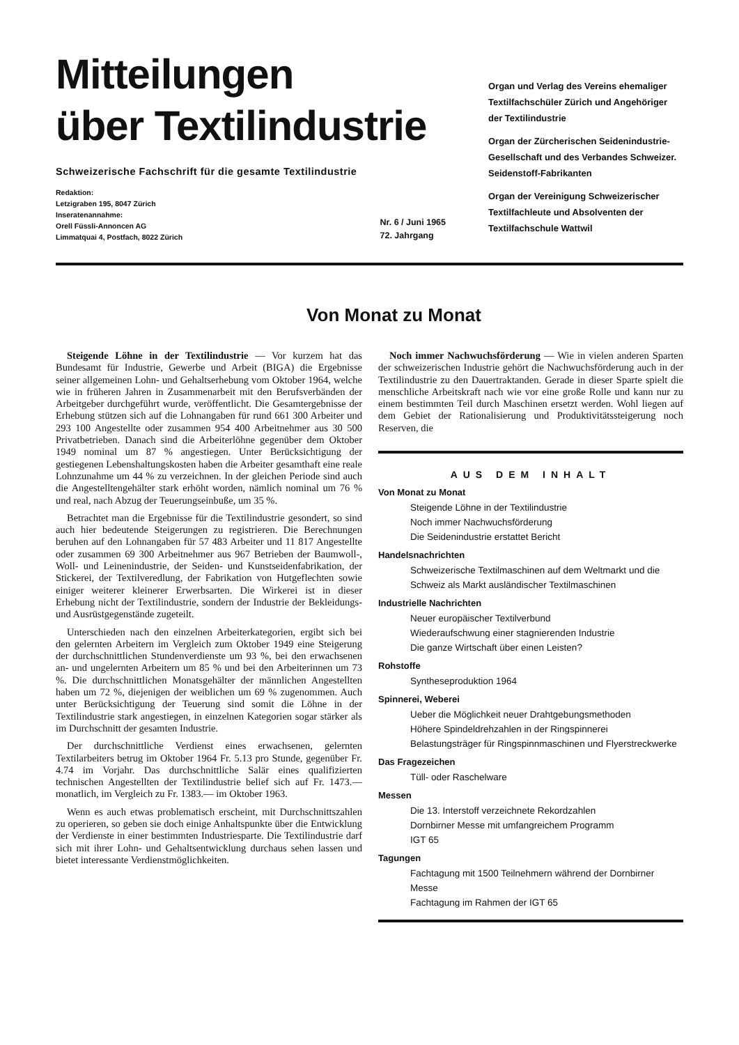Mitteilungen
über Textilindustrie
Schweizerische Fachschrift für die gesamte Textilindustrie
Redaktion:
Letzigraben 195, 8047 Zürich
Inseratenannahme:
Orell Füssli-Annoncen AG
Limmatquai 4, Postfach, 8022 Zürich
Nr. 6 / Juni 1965
72. Jahrgang
Organ und Verlag des Vereins ehemaliger Textilfachschüler Zürich und Angehöriger der Textilindustrie
Organ der Zürcherischen Seidenindustrie-Gesellschaft und des Verbandes Schweizer. Seidenstoff-Fabrikanten
Organ der Vereinigung Schweizerischer Textilfachleute und Absolventen der Textilfachschule Wattwil
Von Monat zu Monat
Steigende Löhne in der Textilindustrie — Vor kurzem hat das Bundesamt für Industrie, Gewerbe und Arbeit (BIGA) die Ergebnisse seiner allgemeinen Lohn- und Gehaltserhebung vom Oktober 1964, welche wie in früheren Jahren in Zusammenarbeit mit den Berufsverbänden der Arbeitgeber durchgeführt wurde, veröffentlicht. Die Gesamtergebnisse der Erhebung stützen sich auf die Lohnangaben für rund 661 300 Arbeiter und 293 100 Angestellte oder zusammen 954 400 Arbeitnehmer aus 30 500 Privatbetrieben. Danach sind die Arbeiterlöhne gegenüber dem Oktober 1949 nominal um 87 % angestiegen. Unter Berücksichtigung der gestiegenen Lebenshaltungskosten haben die Arbeiter gesamthaft eine reale Lohnzunahme um 44 % zu verzeichnen. In der gleichen Periode sind auch die Angestelltengehälter stark erhöht worden, nämlich nominal um 76 % und real, nach Abzug der Teuerungseinbuße, um 35 %.
Betrachtet man die Ergebnisse für die Textilindustrie gesondert, so sind auch hier bedeutende Steigerungen zu registrieren. Die Berechnungen beruhen auf den Lohnangaben für 57 483 Arbeiter und 11 817 Angestellte oder zusammen 69 300 Arbeitnehmer aus 967 Betrieben der Baumwoll-, Woll- und Leinenindustrie, der Seiden- und Kunstseidenfabrikation, der Stickerei, der Textilveredlung, der Fabrikation von Hutgeflechten sowie einiger weiterer kleinerer Erwerbsarten. Die Wirkerei ist in dieser Erhebung nicht der Textilindustrie, sondern der Industrie der Bekleidungs- und Ausrüstgegenstände zugeteilt.
Unterschieden nach den einzelnen Arbeiterkategorien, ergibt sich bei den gelernten Arbeitern im Vergleich zum Oktober 1949 eine Steigerung der durchschnittlichen Stundenverdienste um 93 %, bei den erwachsenen an- und ungelernten Arbeitern um 85 % und bei den Arbeiterinnen um 73 %. Die durchschnittlichen Monatsgehälter der männlichen Angestellten haben um 72 %, diejenigen der weiblichen um 69 % zugenommen. Auch unter Berücksichtigung der Teuerung sind somit die Löhne in der Textilindustrie stark angestiegen, in einzelnen Kategorien sogar stärker als im Durchschnitt der gesamten Industrie.
Der durchschnittliche Verdienst eines erwachsenen, gelernten Textilarbeiters betrug im Oktober 1964 Fr. 5.13 pro Stunde, gegenüber Fr. 4.74 im Vorjahr. Das durchschnittliche Salär eines qualifizierten technischen Angestellten der Textilindustrie belief sich auf Fr. 1473.— monatlich, im Vergleich zu Fr. 1383.— im Oktober 1963.
Wenn es auch etwas problematisch erscheint, mit Durchschnittszahlen zu operieren, so geben sie doch einige Anhaltspunkte über die Entwicklung der Verdienste in einer bestimmten Industriesparte. Die Textilindustrie darf sich mit ihrer Lohn- und Gehaltsentwicklung durchaus sehen lassen und bietet interessante Verdienstmöglichkeiten.
Noch immer Nachwuchsförderung — Wie in vielen anderen Sparten der schweizerischen Industrie gehört die Nachwuchsförderung auch in der Textilindustrie zu den Dauertraktanden. Gerade in dieser Sparte spielt die menschliche Arbeitskraft nach wie vor eine große Rolle und kann nur zu einem bestimmten Teil durch Maschinen ersetzt werden. Wohl liegen auf dem Gebiet der Rationalisierung und Produktivitätssteigerung noch Reserven, die
AUS DEM INHALT
Von Monat zu Monat
Steigende Löhne in der Textilindustrie
Noch immer Nachwuchsförderung
Die Seidenindustrie erstattet Bericht
Handelsnachrichten
Schweizerische Textilmaschinen auf dem Weltmarkt und die Schweiz als Markt ausländischer Textilmaschinen
Industrielle Nachrichten
Neuer europäischer Textilverbund
Wiederaufschwung einer stagnierenden Industrie
Die ganze Wirtschaft über einen Leisten?
Rohstoffe
Syntheseproduktion 1964
Spinnerei, Weberei
Ueber die Möglichkeit neuer Drahtgebungsmethoden
Höhere Spindeldrehzahlen in der Ringspinnerei
Belastungsträger für Ringspinnmaschinen und Flyerstreckwerke
Das Fragezeichen
Tüll- oder Raschelware
Messen
Die 13. Interstoff verzeichnete Rekordzahlen
Dornbirner Messe mit umfangreichem Programm
IGT 65
Tagungen
Fachtagung mit 1500 Teilnehmern während der Dornbirner Messe
Fachtagung im Rahmen der IGT 65